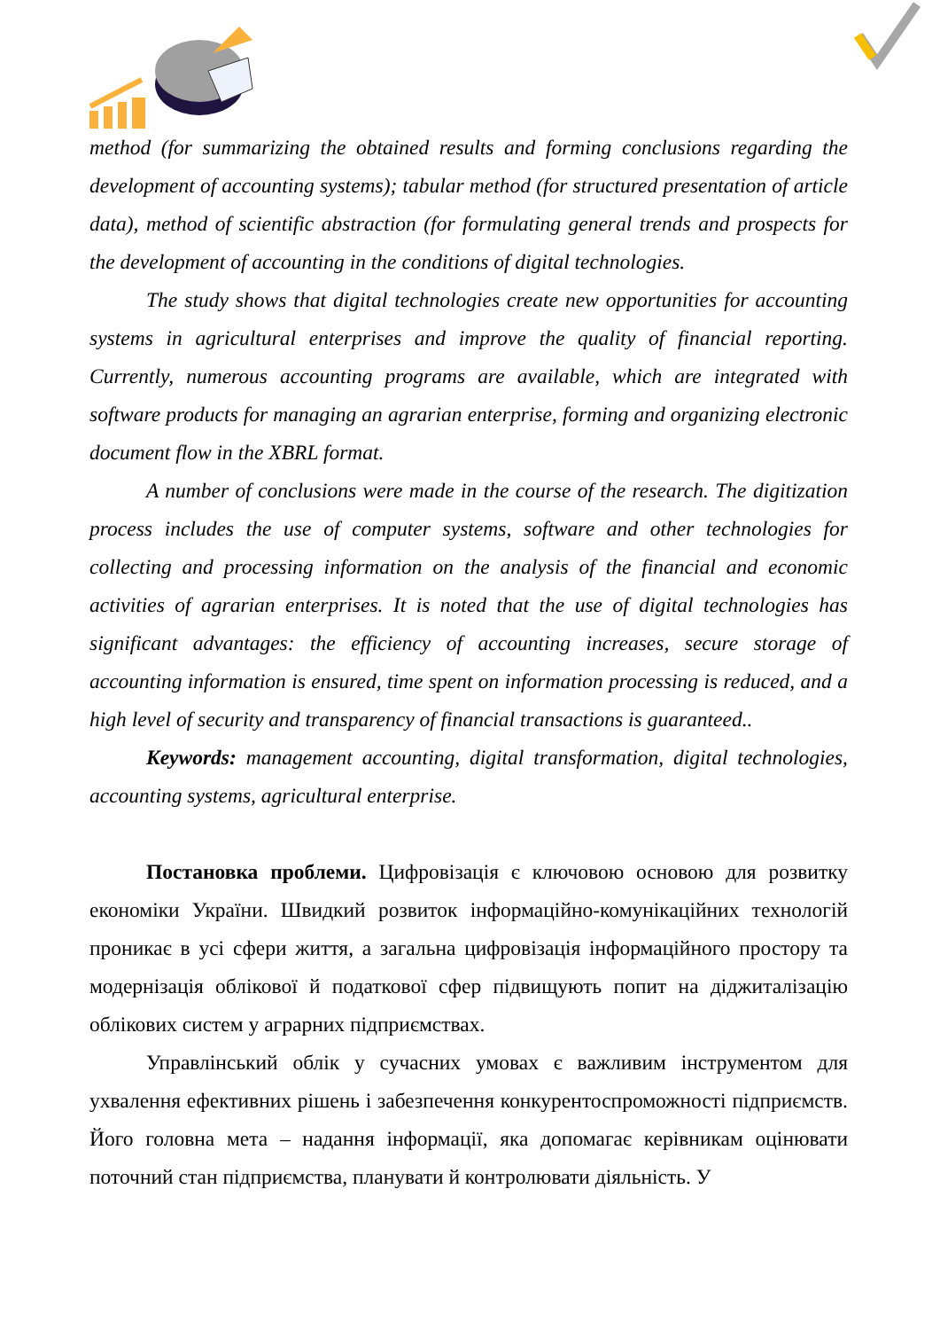method (for summarizing the obtained results and forming conclusions regarding the development of accounting systems); tabular method (for structured presentation of article data), method of scientific abstraction (for formulating general trends and prospects for the development of accounting in the conditions of digital technologies.
The study shows that digital technologies create new opportunities for accounting systems in agricultural enterprises and improve the quality of financial reporting. Currently, numerous accounting programs are available, which are integrated with software products for managing an agrarian enterprise, forming and organizing electronic document flow in the XBRL format.
A number of conclusions were made in the course of the research. The digitization process includes the use of computer systems, software and other technologies for collecting and processing information on the analysis of the financial and economic activities of agrarian enterprises. It is noted that the use of digital technologies has significant advantages: the efficiency of accounting increases, secure storage of accounting information is ensured, time spent on information processing is reduced, and a high level of security and transparency of financial transactions is guaranteed..
Keywords: management accounting, digital transformation, digital technologies, accounting systems, agricultural enterprise.
Постановка проблеми. Цифровізація є ключовою основою для розвитку економіки України. Швидкий розвиток інформаційно-комунікаційних технологій проникає в усі сфери життя, а загальна цифровізація інформаційного простору та модернізація облікової й податкової сфер підвищують попит на діджиталізацію облікових систем у аграрних підприємствах.
Управлінський облік у сучасних умовах є важливим інструментом для ухвалення ефективних рішень і забезпечення конкурентоспроможності підприємств. Його головна мета – надання інформації, яка допомагає керівникам оцінювати поточний стан підприємства, планувати й контролювати діяльність. У